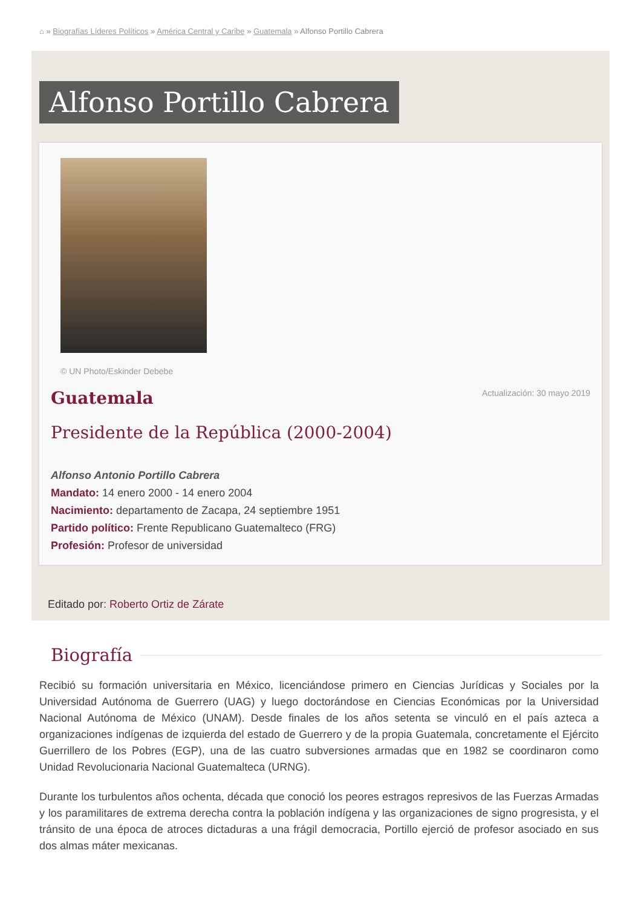⌂ » Biografías Líderes Políticos » América Central y Caribe » Guatemala » Alfonso Portillo Cabrera
Alfonso Portillo Cabrera
© UN Photo/Eskinder Debebe
Guatemala
Actualización: 30 mayo 2019
Presidente de la República (2000-2004)
Alfonso Antonio Portillo Cabrera
Mandato: 14 enero 2000 - 14 enero 2004
Nacimiento: departamento de Zacapa, 24 septiembre 1951
Partido político: Frente Republicano Guatemalteco (FRG)
Profesión: Profesor de universidad
Editado por: Roberto Ortiz de Zárate
Biografía
Recibió su formación universitaria en México, licenciándose primero en Ciencias Jurídicas y Sociales por la Universidad Autónoma de Guerrero (UAG) y luego doctorándose en Ciencias Económicas por la Universidad Nacional Autónoma de México (UNAM). Desde finales de los años setenta se vinculó en el país azteca a organizaciones indígenas de izquierda del estado de Guerrero y de la propia Guatemala, concretamente el Ejército Guerrillero de los Pobres (EGP), una de las cuatro subversiones armadas que en 1982 se coordinaron como Unidad Revolucionaria Nacional Guatemalteca (URNG).
Durante los turbulentos años ochenta, década que conoció los peores estragos represivos de las Fuerzas Armadas y los paramilitares de extrema derecha contra la población indígena y las organizaciones de signo progresista, y el tránsito de una época de atroces dictaduras a una frágil democracia, Portillo ejerció de profesor asociado en sus dos almas máter mexicanas.